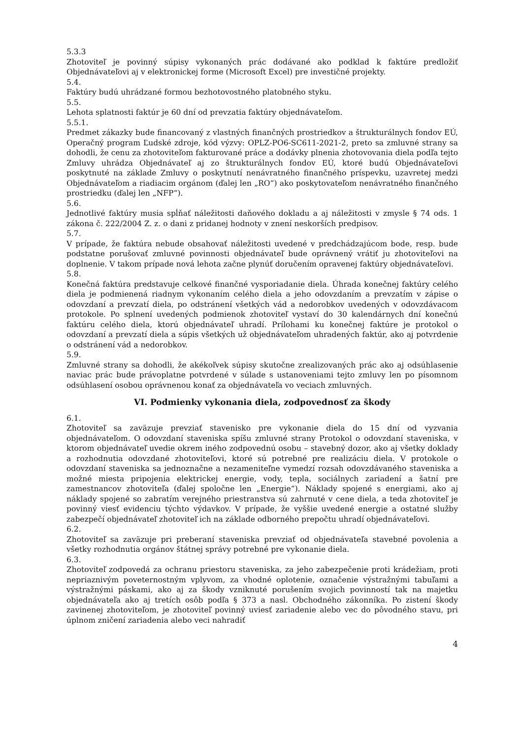5.3.3
Zhotoviteľ je povinný súpisy vykonaných prác dodávané ako podklad k faktúre predložiť Objednávateľovi aj v elektronickej forme (Microsoft Excel) pre investičné projekty.
5.4.
Faktúry budú uhrádzané formou bezhotovostného platobného styku.
5.5.
Lehota splatnosti faktúr je 60 dní od prevzatia faktúry objednávateľom.
5.5.1.
Predmet zákazky bude financovaný z vlastných finančných prostriedkov a štrukturálnych fondov EÚ, Operačný program Ľudské zdroje, kód výzvy: OPLZ-PO6-SC611-2021-2, preto sa zmluvné strany sa dohodli, že cenu za zhotoviteľom fakturované práce a dodávky plnenia zhotovovania diela podľa tejto Zmluvy uhrádza Objednávateľ aj zo štrukturálnych fondov EÚ, ktoré budú Objednávateľovi poskytnuté na základe Zmluvy o poskytnutí nenávratného finančného príspevku, uzavretej medzi Objednávateľom a riadiacim orgánom (ďalej len „RO“) ako poskytovateľom nenávratného finančného prostriedku (ďalej len „NFP“).
5.6.
Jednotlivé faktúry musia spĺňať náležitosti daňového dokladu a aj náležitosti v zmysle § 74 ods. 1 zákona č. 222/2004 Z. z. o dani z pridanej hodnoty v znení neskorších predpisov.
5.7.
V prípade, že faktúra nebude obsahovať náležitosti uvedené v predchádzajúcom bode, resp. bude podstatne porušovať zmluvné povinnosti objednávateľ bude oprávnený vrátiť ju zhotoviteľovi na doplnenie. V takom prípade nová lehota začne plynúť doručením opravenej faktúry objednávateľovi.
5.8.
Konečná faktúra predstavuje celkové finančné vysporiadanie diela. Úhrada konečnej faktúry celého diela je podmienená riadnym vykonaním celého diela a jeho odovzdaním a prevzatím v zápise o odovzdaní a prevzatí diela, po odstránení všetkých vád a nedorobkov uvedených v odovzdávacom protokole. Po splnení uvedených podmienok zhotoviteľ vystaví do 30 kalendárnych dní konečnú faktúru celého diela, ktorú objednávateľ uhradí. Prílohami ku konečnej faktúre je protokol o odovzdaní a prevzatí diela a súpis všetkých už objednávateľom uhradených faktúr, ako aj potvrdenie o odstránení vád a nedorobkov.
5.9.
Zmluvné strany sa dohodli, že akékoľvek súpisy skutočne zrealizovaných prác ako aj odsúhlasenie naviac prác bude právoplatne potvrdené v súlade s ustanoveniami tejto zmluvy len po písomnom odsúhlasení osobou oprávnenou konať za objednávateľa vo veciach zmluvných.
VI. Podmienky vykonania diela, zodpovednosť za škody
6.1.
Zhotoviteľ sa zaväzuje prevziať stavenisko pre vykonanie diela do 15 dní od vyzvania objednávateľom. O odovzdaní staveniska spíšu zmluvné strany Protokol o odovzdaní staveniska, v ktorom objednávateľ uvedie okrem iného zodpovednú osobu – stavebný dozor, ako aj všetky doklady a rozhodnutia odovzdané zhotoviteľovi, ktoré sú potrebné pre realizáciu diela. V protokole o odovzdaní staveniska sa jednoznačne a nezameniteľne vymedzí rozsah odovzdávaného staveniska a možné miesta pripojenia elektrickej energie, vody, tepla, sociálnych zariadení a šatní pre zamestnancov zhotoviteľa (ďalej spoločne len „Energie“). Náklady spojené s energiami, ako aj náklady spojené so zabratím verejného priestranstva sú zahrnuté v cene diela, a teda zhotoviteľ je povinný viesť evidenciu týchto výdavkov. V prípade, že vyššie uvedené energie a ostatné služby zabezpečí objednávateľ zhotoviteľ ich na základe odborného prepočtu uhradí objednávateľovi.
6.2.
Zhotoviteľ sa zaväzuje pri preberaní staveniska prevziať od objednávateľa stavebné povolenia a všetky rozhodnutia orgánov štátnej správy potrebné pre vykonanie diela.
6.3.
Zhotoviteľ zodpovedá za ochranu priestoru staveniska, za jeho zabezpečenie proti krádežiam, proti nepriaznivým poveternostným vplyvom, za vhodné oplotenie, označenie výstražnými tabuľami a výstražnými páskami, ako aj za škody vzniknuté porušením svojich povinností tak na majetku objednávateľa ako aj tretích osôb podľa § 373 a nasl. Obchodného zákonníka. Po zistení škody zavinenej zhotoviteľom, je zhotoviteľ povinný uviesť zariadenie alebo vec do pôvodného stavu, pri úplnom zničení zariadenia alebo veci nahradiť
4